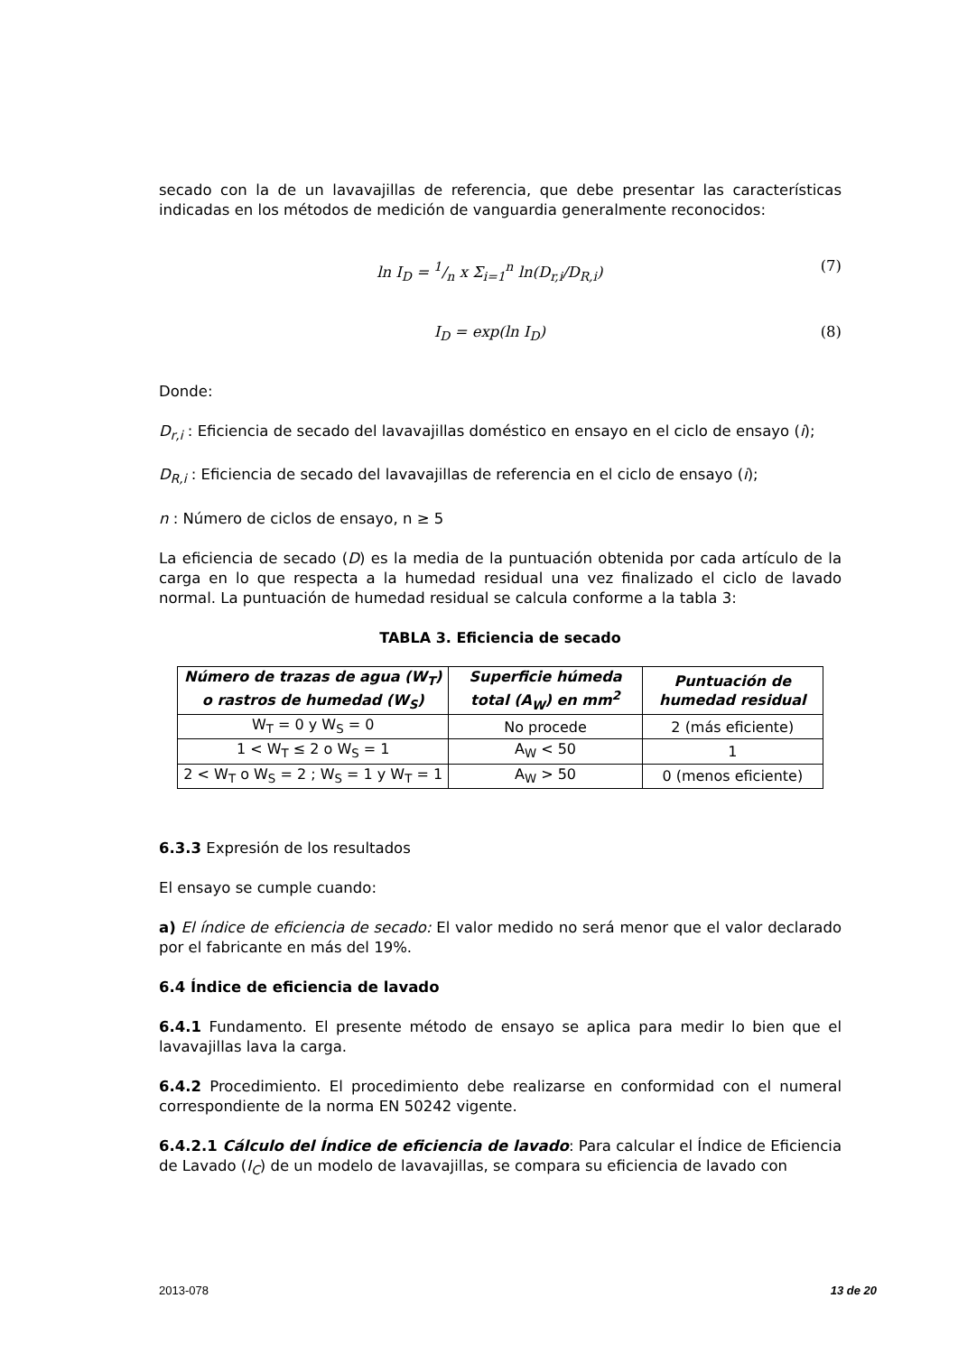secado con la de un lavavajillas de referencia, que debe presentar las características indicadas en los métodos de medición de vanguardia generalmente reconocidos:
ln I<sub>D</sub> = 1/n x Σ<sub>i=1</sub><sup>n</sup> ln(D<sub>r,i</sub>/D<sub>R,i</sub>) (7)
I<sub>D</sub> = exp(ln I<sub>D</sub>) (8)
Donde:
D<sub>r,i</sub> : Eficiencia de secado del lavavajillas doméstico en ensayo en el ciclo de ensayo (i);
D<sub>R,i</sub> : Eficiencia de secado del lavavajillas de referencia en el ciclo de ensayo (i);
n : Número de ciclos de ensayo, n ≥ 5
La eficiencia de secado (D) es la media de la puntuación obtenida por cada artículo de la carga en lo que respecta a la humedad residual una vez finalizado el ciclo de lavado normal. La puntuación de humedad residual se calcula conforme a la tabla 3:
TABLA 3. Eficiencia de secado
| Número de trazas de agua (W<sub>T</sub>) o rastros de humedad (W<sub>S</sub>) | Superficie húmeda total (A<sub>W</sub>) en mm<sup>2</sup> | Puntuación de humedad residual |
| --- | --- | --- |
| W<sub>T</sub> = 0 y W<sub>S</sub> = 0 | No procede | 2 (más eficiente) |
| 1 < W<sub>T</sub> ≤ 2 o W<sub>S</sub> = 1 | A<sub>W</sub> < 50 | 1 |
| 2 < W<sub>T</sub> o W<sub>S</sub> = 2 ; W<sub>S</sub> = 1 y W<sub>T</sub> = 1 | A<sub>W</sub> > 50 | 0 (menos eficiente) |
6.3.3 Expresión de los resultados
El ensayo se cumple cuando:
a) El índice de eficiencia de secado: El valor medido no será menor que el valor declarado por el fabricante en más del 19%.
6.4 Índice de eficiencia de lavado
6.4.1 Fundamento. El presente método de ensayo se aplica para medir lo bien que el lavavajillas lava la carga.
6.4.2 Procedimiento. El procedimiento debe realizarse en conformidad con el numeral correspondiente de la norma EN 50242 vigente.
6.4.2.1 Cálculo del Índice de eficiencia de lavado: Para calcular el Índice de Eficiencia de Lavado (I<sub>C</sub>) de un modelo de lavavajillas, se compara su eficiencia de lavado con
2013-078 13 de 20